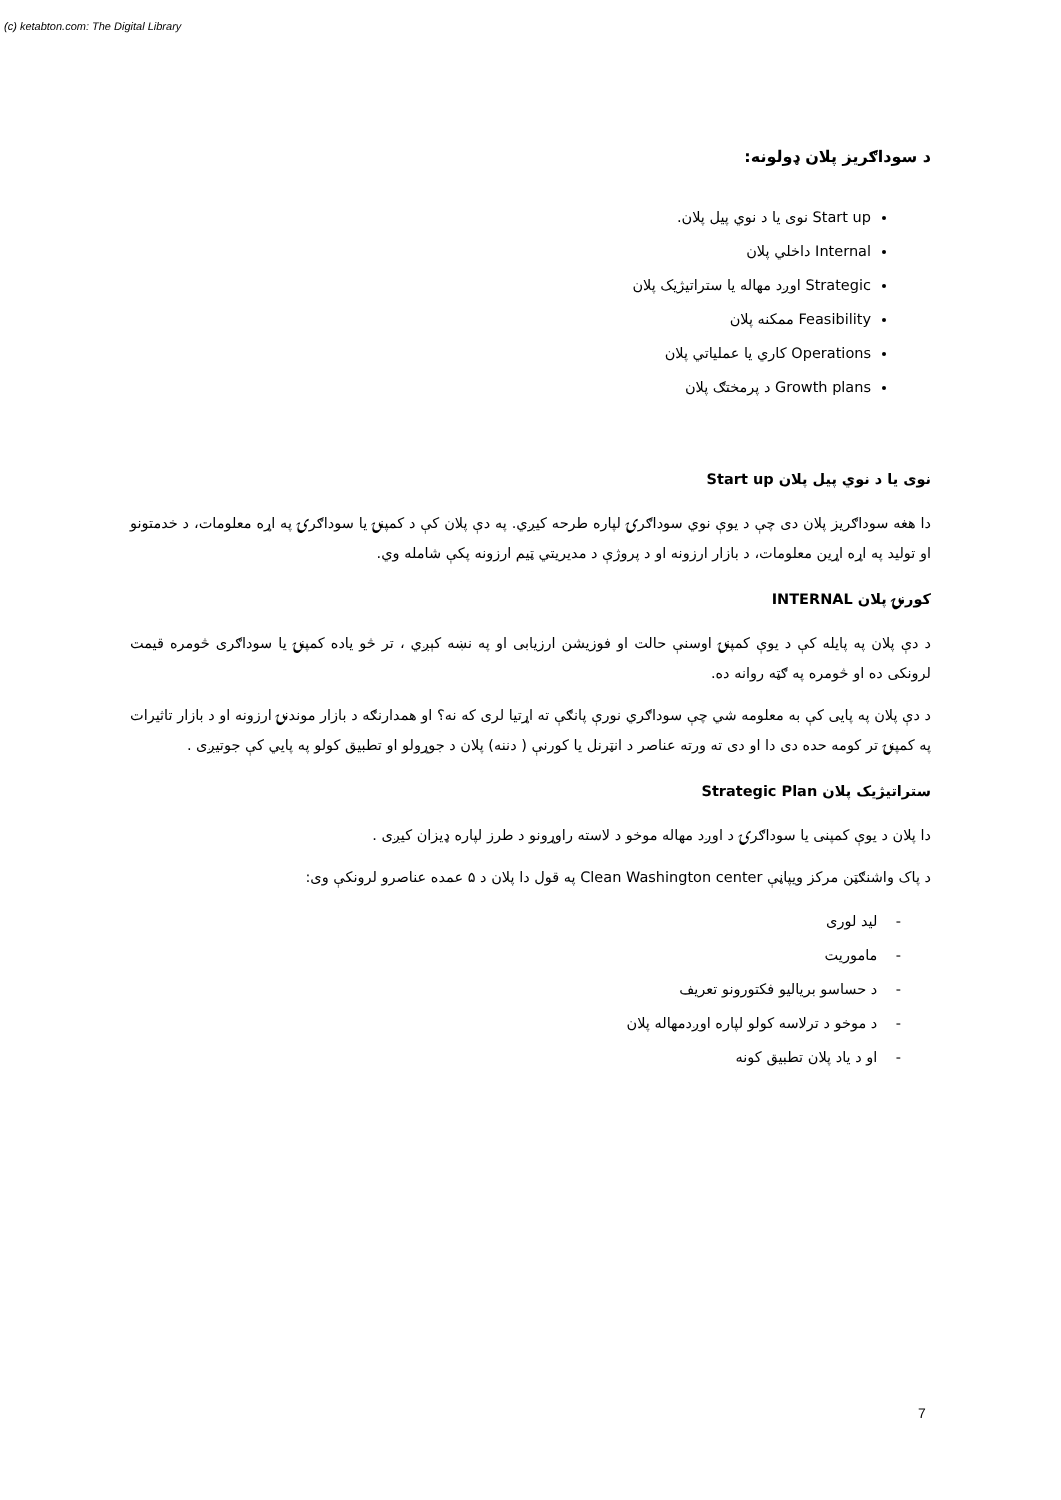(c) ketabton.com: The Digital Library
د سوداګريز پلان ډولونه:
Start up نوی یا د نوي پيل پلان.
Internal داخلي پلان
Strategic اوږد مهاله يا ستراتيژيک پلان
Feasibility ممکنه پلان
Operations کاري يا عملياتي پلان
Growth plans د پرمختګ پلان
نوی يا د نوي پيل پلان Start up
دا هغه سوداګريز پلان دی چې د يوې نوي سوداګرۍ لپاره طرحه کيږي. په دې پلان کې د کمپنۍ يا سوداګرۍ په اړه معلومات، د خدمتونو او توليد په اړه اړين معلومات، د بازار ارزونه او د پروژې د مديريتي ټيم ارزونه پکې شامله وي.
کورنۍ پلان INTERNAL
د دې پلان په پايله کې د يوې کمپنۍ اوسنې حالت او فوزيشن ارزيابی او په نښه کېږي ، تر څو ياده کمپنۍ يا سوداګری څومره قيمت لرونکی ده او څومره په ګټه روانه ده.
د دې پلان په پايی کې به معلومه شي چې سوداګري نورې پانګې ته اړتيا لری که نه؟ او همدارنګه د بازار موندنۍ ارزونه او د بازار تاثيرات په کمپنۍ تر کومه حده دی دا او دی ته ورته عناصر د انټرنل يا کورنې ( دننه) پلان د جوړولو او تطبيق کولو په پايي کې جوتيږی .
ستراتيژيک پلان Strategic Plan
دا پلان د يوې کمپنی يا سوداګرۍ د اوږد مهاله موخو د لاسته راوړونو د طرز لپاره ډيزان کيږی .
د پاک واشنګټن مرکز ويپاڼې Clean Washington center په قول دا پلان د ۵ عمده عناصرو لرونکې وی:
- ليد لوری
- ماموريت
- د حساسو برياليو فکتورونو تعريف
- د موخو د ترلاسه کولو لپاره اوږدمهاله پلان
- او د ياد پلان تطبيق کونه
7